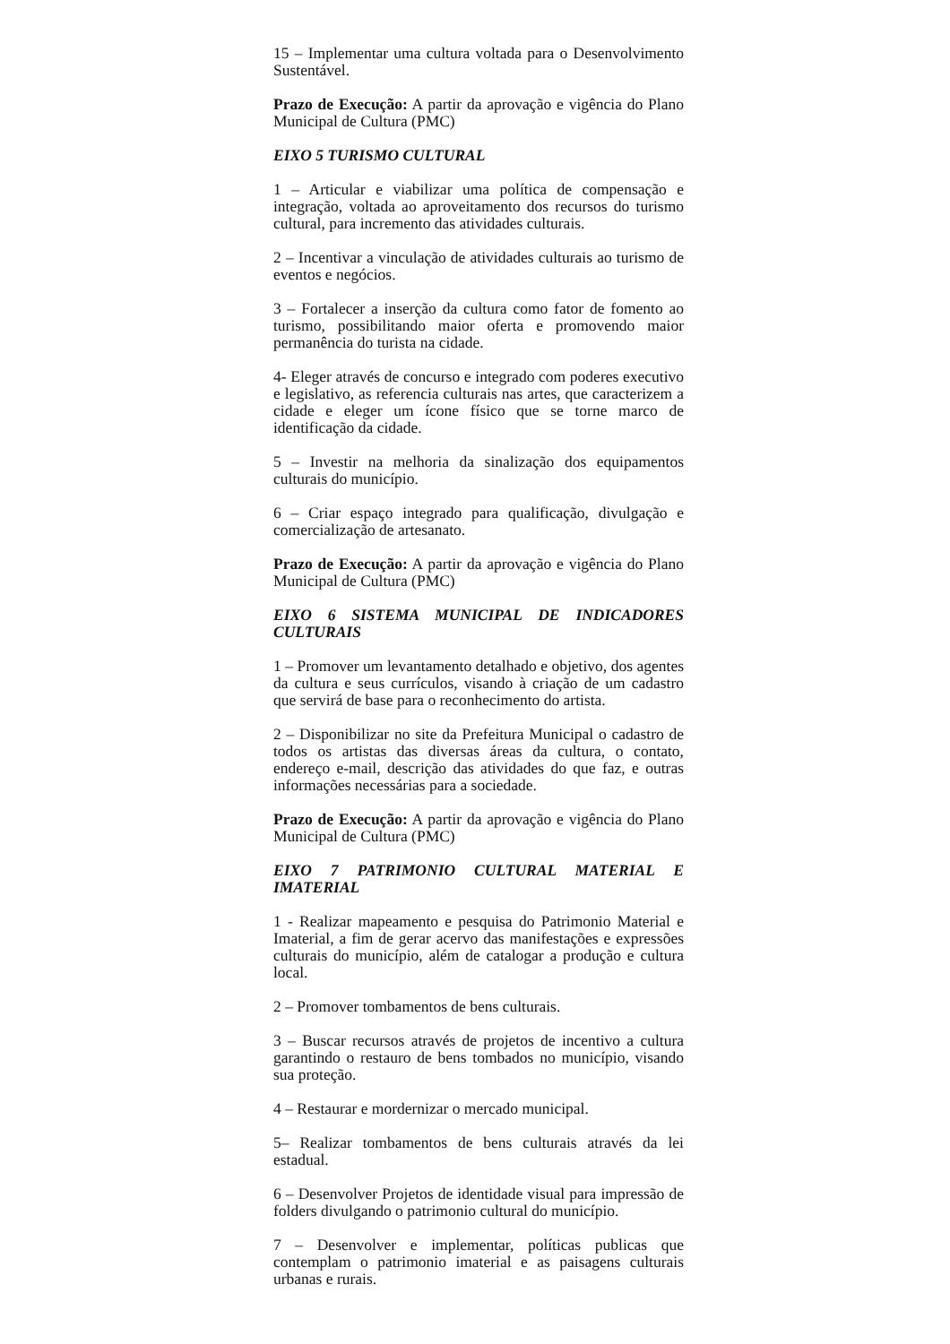15 – Implementar uma cultura voltada para o Desenvolvimento Sustentável.
Prazo de Execução: A partir da aprovação e vigência do Plano Municipal de Cultura (PMC)
EIXO 5 TURISMO CULTURAL
1 – Articular e viabilizar uma política de compensação e integração, voltada ao aproveitamento dos recursos do turismo cultural, para incremento das atividades culturais.
2 – Incentivar a vinculação de atividades culturais ao turismo de eventos e negócios.
3 – Fortalecer a inserção da cultura como fator de fomento ao turismo, possibilitando maior oferta e promovendo maior permanência do turista na cidade.
4- Eleger através de concurso e integrado com poderes executivo e legislativo, as referencia culturais nas artes, que caracterizem a cidade e eleger um ícone físico que se torne marco de identificação da cidade.
5 – Investir na melhoria da sinalização dos equipamentos culturais do município.
6 – Criar espaço integrado para qualificação, divulgação e comercialização de artesanato.
Prazo de Execução: A partir da aprovação e vigência do Plano Municipal de Cultura (PMC)
EIXO 6 SISTEMA MUNICIPAL DE INDICADORES CULTURAIS
1 – Promover um levantamento detalhado e objetivo, dos agentes da cultura e seus currículos, visando à criação de um cadastro que servirá de base para o reconhecimento do artista.
2 – Disponibilizar no site da Prefeitura Municipal o cadastro de todos os artistas das diversas áreas da cultura, o contato, endereço e-mail, descrição das atividades do que faz, e outras informações necessárias para a sociedade.
Prazo de Execução: A partir da aprovação e vigência do Plano Municipal de Cultura (PMC)
EIXO 7 PATRIMONIO CULTURAL MATERIAL E IMATERIAL
1 - Realizar mapeamento e pesquisa do Patrimonio Material e Imaterial, a fim de gerar acervo das manifestações e expressões culturais do município, além de catalogar a produção e cultura local.
2 – Promover tombamentos de bens culturais.
3 – Buscar recursos através de projetos de incentivo a cultura garantindo o restauro de bens tombados no município, visando sua proteção.
4 – Restaurar e mordernizar o mercado municipal.
5– Realizar tombamentos de bens culturais através da lei estadual.
6 – Desenvolver Projetos de identidade visual para impressão de folders divulgando o patrimonio cultural do município.
7 – Desenvolver e implementar, políticas publicas que contemplam o patrimonio imaterial e as paisagens culturais urbanas e rurais.